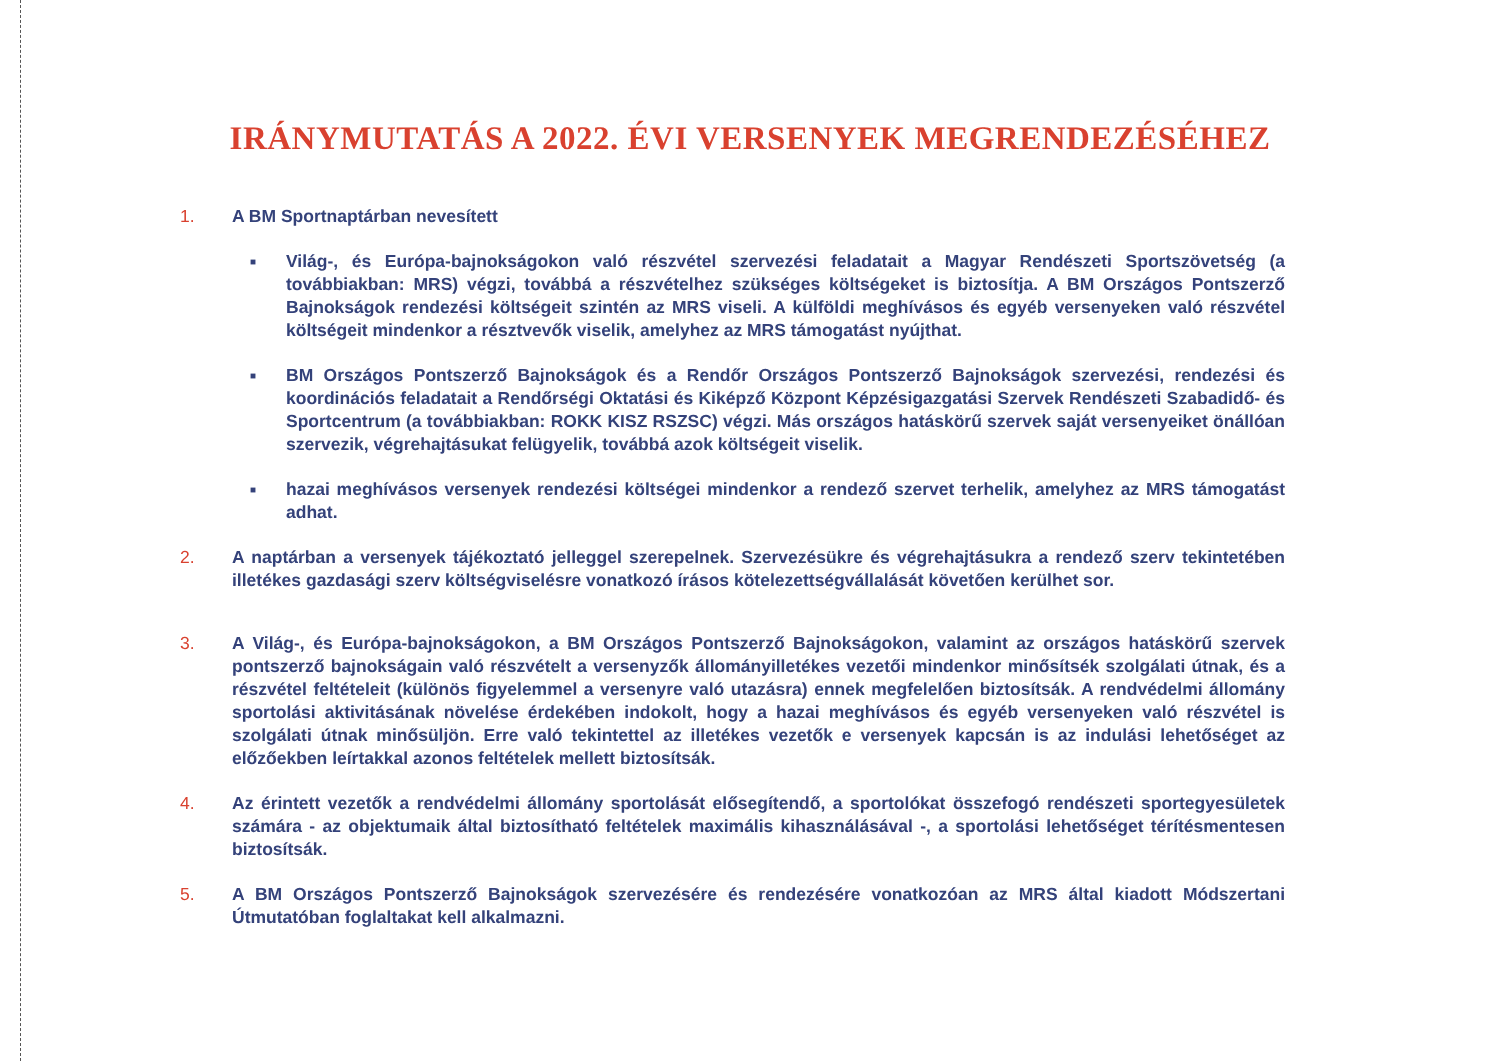IRÁNYMUTATÁS A 2022. ÉVI VERSENYEK MEGRENDEZÉSÉHEZ
1. A BM Sportnaptárban nevesített
■
Világ-, és Európa-bajnokságokon való részvétel szervezési feladatait a Magyar Rendészeti Sportszövetség (a továbbiakban: MRS) végzi, továbbá a részvételhez szükséges költségeket is biztosítja. A BM Országos Pontszerző Bajnokságok rendezési költségeit szintén az MRS viseli. A külföldi meghívásos és egyéb versenyeken való részvétel költségeit mindenkor a résztvevők viselik, amelyhez az MRS támogatást nyújthat.
■
BM Országos Pontszerző Bajnokságok és a Rendőr Országos Pontszerző Bajnokságok szervezési, rendezési és koordinációs feladatait a Rendőrségi Oktatási és Kiképző Központ Képzésigazgatási Szervek Rendészeti Szabadidő- és Sportcentrum (a továbbiakban: ROKK KISZ RSZSC) végzi. Más országos hatáskörű szervek saját versenyeiket önállóan szervezik, végrehajtásukat felügyelik, továbbá azok költségeit viselik.
■
hazai meghívásos versenyek rendezési költségei mindenkor a rendező szervet terhelik, amelyhez az MRS támogatást adhat.
2. A naptárban a versenyek tájékoztató jelleggel szerepelnek. Szervezésükre és végrehajtásukra a rendező szerv tekintetében illetékes gazdasági szerv költségviselésre vonatkozó írásos kötelezettségvállalását követően kerülhet sor.
3. A Világ-, és Európa-bajnokságokon, a BM Országos Pontszerző Bajnokságokon, valamint az országos hatáskörű szervek pontszerző bajnokságain való részvételt a versenyzők állományilletékes vezetői mindenkor minősítsék szolgálati útnak, és a részvétel feltételeit (különös figyelemmel a versenyre való utazásra) ennek megfelelően biztosítsák. A rendvédelmi állomány sportolási aktivitásának növelése érdekében indokolt, hogy a hazai meghívásos és egyéb versenyeken való részvétel is szolgálati útnak minősüljön. Erre való tekintettel az illetékes vezetők e versenyek kapcsán is az indulási lehetőséget az előzőekben leírtakkal azonos feltételek mellett biztosítsák.
4. Az érintett vezetők a rendvédelmi állomány sportolását elősegítendő, a sportolókat összefogó rendészeti sportegyesületek számára - az objektumaik által biztosítható feltételek maximális kihasználásával -, a sportolási lehetőséget térítésmentesen biztosítsák.
5. A BM Országos Pontszerző Bajnokságok szervezésére és rendezésére vonatkozóan az MRS által kiadott Módszertani Útmutatóban foglaltakat kell alkalmazni.